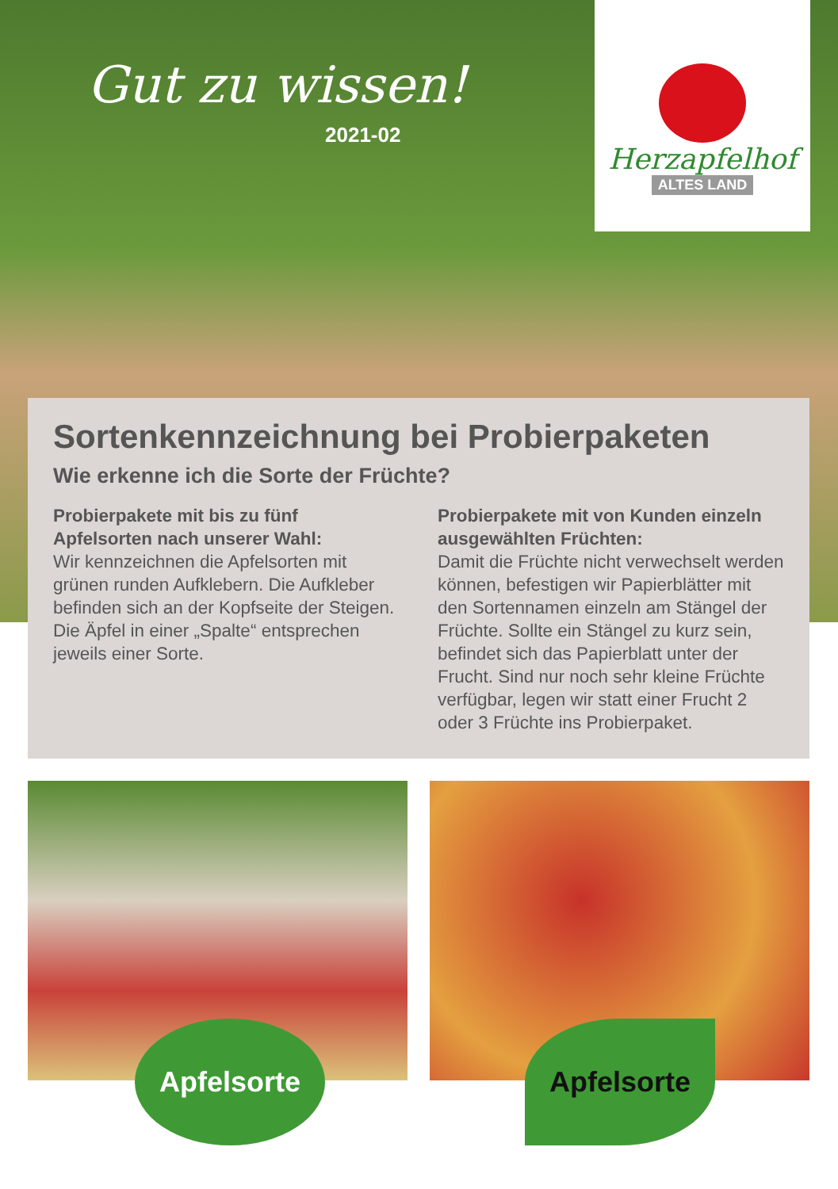Gut zu wissen!
2021-02
Herzapfelhof
ALTES LAND
Sortenkennzeichnung bei Probierpaketen
Wie erkenne ich die Sorte der Früchte?
Probierpakete mit bis zu fünf Apfelsorten nach unserer Wahl:
Wir kennzeichnen die Apfelsorten mit grünen runden Aufklebern. Die Aufkleber befinden sich an der Kopfseite der Steigen. Die Äpfel in einer „Spalte“ entsprechen jeweils einer Sorte.
Probierpakete mit von Kunden einzeln ausgewählten Früchten:
Damit die Früchte nicht verwechselt werden können, befestigen wir Papierblätter mit den Sortennamen einzeln am Stängel der Früchte. Sollte ein Stängel zu kurz sein, befindet sich das Papierblatt unter der Frucht. Sind nur noch sehr kleine Früchte verfügbar, legen wir statt einer Frucht 2 oder 3 Früchte ins Probierpaket.
Apfelsorte
Apfelsorte